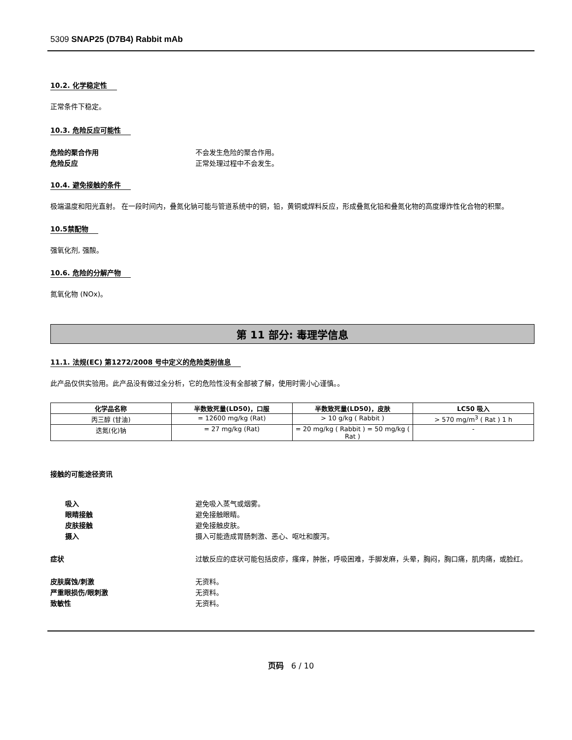5309 SNAP25 (D7B4) Rabbit mAb
10.2. 化学稳定性
正常条件下稳定。
10.3. 危险反应可能性
危险的聚合作用 不会发生危险的聚合作用。
危险反应 正常处理过程中不会发生。
10.4. 避免接触的条件
极端温度和阳光直射。 在一段时间内，叠氮化钠可能与管道系统中的铜，铅，黄铜或焊料反应，形成叠氮化铅和叠氮化物的高度爆炸性化合物的积聚。
10.5禁配物
强氧化剂, 强酸。
10.6. 危险的分解产物
氮氧化物 (NOx)。
第 11 部分: 毒理学信息
11.1. 法规(EC) 第1272/2008 号中定义的危险类别信息
此产品仅供实验用。此产品没有做过全分析，它的危险性没有全部被了解，使用时需小心谨慎。。
| 化学品名称 | 半数致死量(LD50)，口服 | 半数致死量(LD50)，皮肤 | LC50 吸入 |
| --- | --- | --- | --- |
| 丙三醇 (甘油) | = 12600 mg/kg (Rat) | > 10 g/kg ( Rabbit ) | > 570 mg/m<sup>3</sup> ( Rat ) 1 h |
| 迭氮(化)钠 | = 27 mg/kg (Rat) | = 20 mg/kg ( Rabbit ) = 50 mg/kg ( Rat ) | - |
接触的可能途径资讯
吸入 避免吸入蒸气或烟雾。
眼睛接触 避免接触眼睛。
皮肤接触 避免接触皮肤。
摄入 摄入可能造成胃肠刺激、恶心、呕吐和腹泻。
症状 过敏反应的症状可能包括皮疹，瘙痒，肿胀，呼吸困难，手脚发麻，头晕，胸闷，胸口痛，肌肉痛，或脸红。
皮肤腐蚀/刺激 无资料。
严重眼损伤/眼刺激 无资料。
致敏性 无资料。
页码 6 / 10